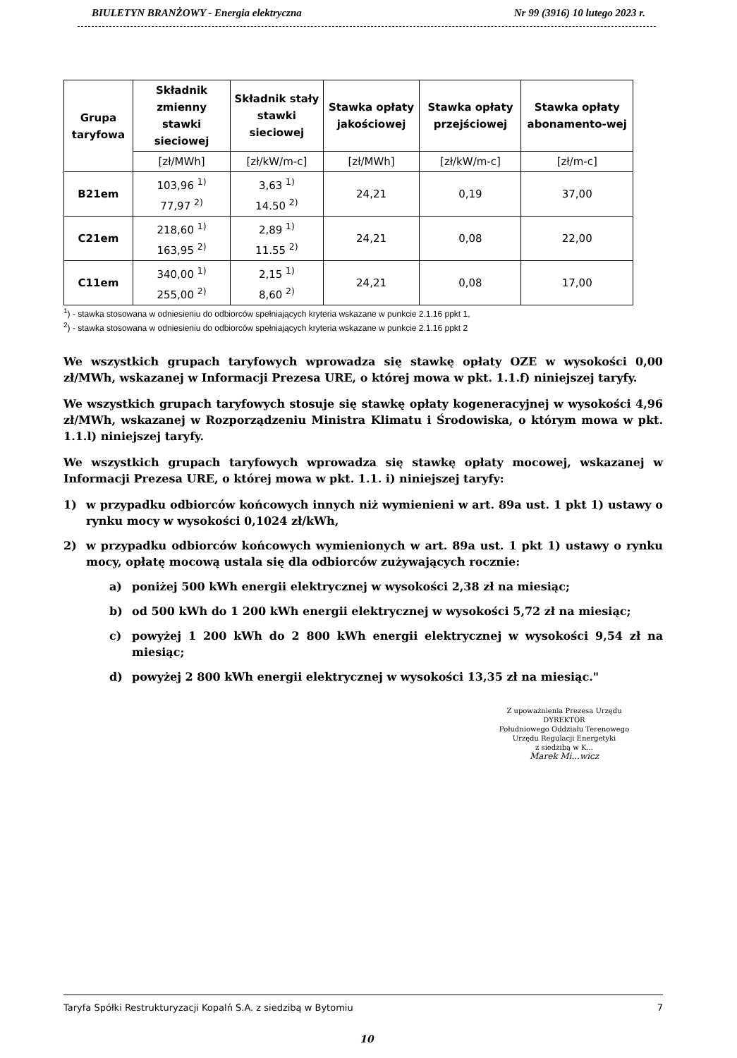BIULETYN BRANŻOWY - Energia elektryczna Nr 99 (3916) 10 lutego 2023 r.
| Grupa taryfowa | Składnik zmienny stawki sieciowej | Składnik stały stawki sieciowej | Stawka opłaty jakościowej | Stawka opłaty przejściowej | Stawka opłaty abonamento-wej |
| --- | --- | --- | --- | --- | --- |
| | [zł/MWh] | [zł/kW/m-c] | [zł/MWh] | [zł/kW/m-c] | [zł/m-c] |
| B21em | 103,96 <sup>1)</sup> 77,97 <sup>2)</sup> | 3,63 <sup>1)</sup> 14.50 <sup>2)</sup> | 24,21 | 0,19 | 37,00 |
| C21em | 218,60 <sup>1)</sup> 163,95 <sup>2)</sup> | 2,89 <sup>1)</sup> 11.55 <sup>2)</sup> | 24,21 | 0,08 | 22,00 |
| C11em | 340,00 <sup>1)</sup> 255,00 <sup>2)</sup> | 2,15 <sup>1)</sup> 8,60 <sup>2)</sup> | 24,21 | 0,08 | 17,00 |
<sup>1</sup>) - stawka stosowana w odniesieniu do odbiorców spełniających kryteria wskazane w punkcie 2.1.16 ppkt 1,
<sup>2</sup>) - stawka stosowana w odniesieniu do odbiorców spełniających kryteria wskazane w punkcie 2.1.16 ppkt 2
We wszystkich grupach taryfowych wprowadza się stawkę opłaty OZE w wysokości 0,00 zł/MWh, wskazanej w Informacji Prezesa URE, o której mowa w pkt. 1.1.f) niniejszej taryfy.
We wszystkich grupach taryfowych stosuje się stawkę opłaty kogeneracyjnej w wysokości 4,96 zł/MWh, wskazanej w Rozporządzeniu Ministra Klimatu i Środowiska, o którym mowa w pkt. 1.1.l) niniejszej taryfy.
We wszystkich grupach taryfowych wprowadza się stawkę opłaty mocowej, wskazanej w Informacji Prezesa URE, o której mowa w pkt. 1.1. i) niniejszej taryfy:
1) w przypadku odbiorców końcowych innych niż wymienieni w art. 89a ust. 1 pkt 1) ustawy o rynku mocy w wysokości 0,1024 zł/kWh,
2) w przypadku odbiorców końcowych wymienionych w art. 89a ust. 1 pkt 1) ustawy o rynku mocy, opłatę mocową ustala się dla odbiorców zużywających rocznie:
a) poniżej 500 kWh energii elektrycznej w wysokości 2,38 zł na miesiąc;
b) od 500 kWh do 1 200 kWh energii elektrycznej w wysokości 5,72 zł na miesiąc;
c) powyżej 1 200 kWh do 2 800 kWh energii elektrycznej w wysokości 9,54 zł na miesiąc;
d) powyżej 2 800 kWh energii elektrycznej w wysokości 13,35 zł na miesiąc."
Z upoważnienia Prezesa Urzędu
DYREKTOR
Południowego Oddziału Terenowego
Urzędu Regulacji Energetyki
z siedzibą w K...
Marek Mi...wicz
Taryfa Spółki Restrukturyzacji Kopalń S.A. z siedzibą w Bytomiu 7
10